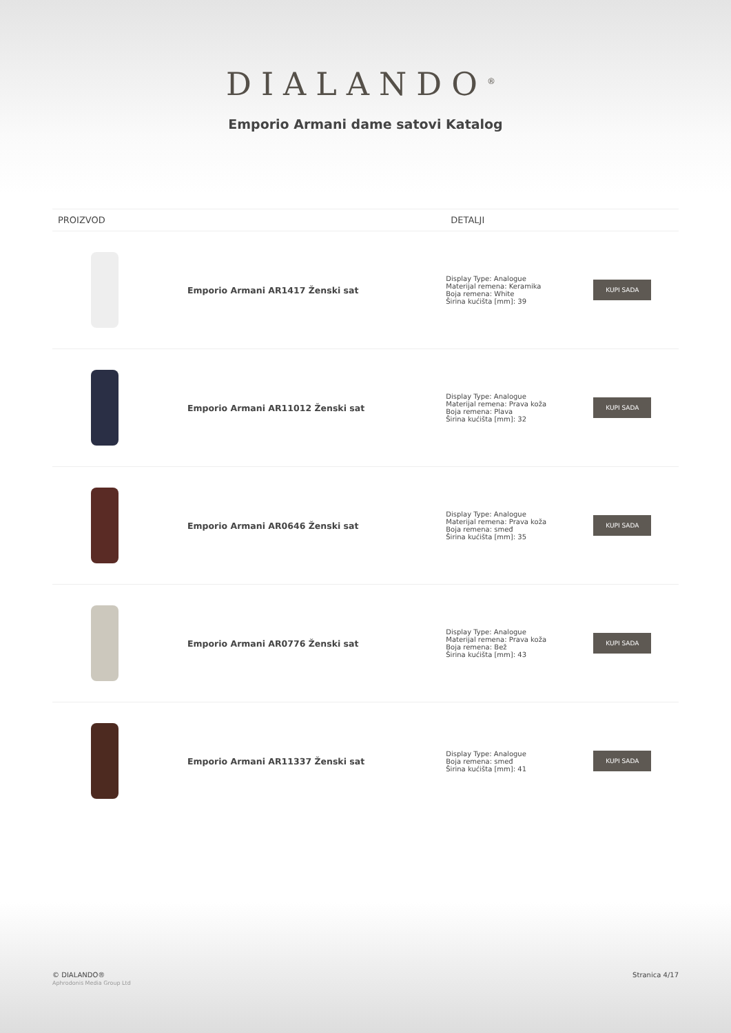DIALANDO<sup>®</sup>
Emporio Armani dame satovi Katalog
| PROIZVOD | | DETALJI | |
| --- | --- | --- | --- |
| | Emporio Armani AR1417 Ženski sat | Display Type: Analogue Materijal remena: Keramika Boja remena: White Širina kućišta [mm]: 39 | KUPI SADA |
| | Emporio Armani AR11012 Ženski sat | Display Type: Analogue Materijal remena: Prava koža Boja remena: Plava Širina kućišta [mm]: 32 | KUPI SADA |
| | Emporio Armani AR0646 Ženski sat | Display Type: Analogue Materijal remena: Prava koža Boja remena: smeđ Širina kućišta [mm]: 35 | KUPI SADA |
| | Emporio Armani AR0776 Ženski sat | Display Type: Analogue Materijal remena: Prava koža Boja remena: Bež Širina kućišta [mm]: 43 | KUPI SADA |
| | Emporio Armani AR11337 Ženski sat | Display Type: Analogue Boja remena: smeđ Širina kućišta [mm]: 41 | KUPI SADA |
© DIALANDO®
Aphrodonis Media Group Ltd
Stranica 4/17